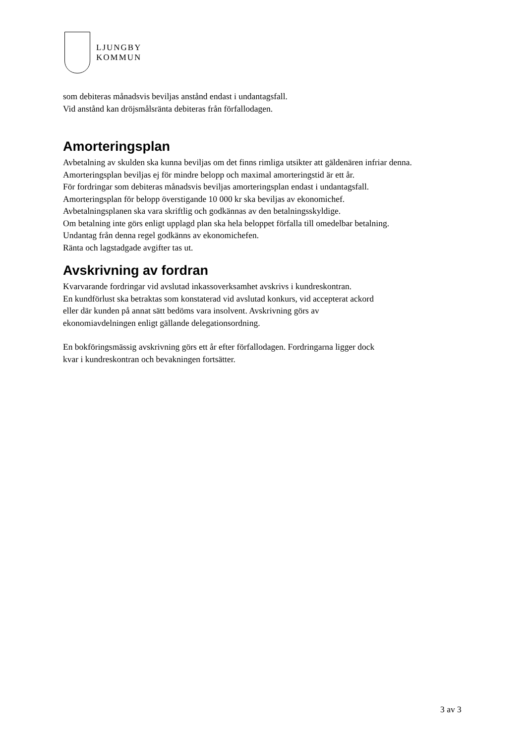LJUNGBY
KOMMUN
som debiteras månadsvis beviljas anstånd endast i undantagsfall.
Vid anstånd kan dröjsmålsränta debiteras från förfallodagen.
Amorteringsplan
Avbetalning av skulden ska kunna beviljas om det finns rimliga utsikter att gäldenären infriar denna. Amorteringsplan beviljas ej för mindre belopp och maximal amorteringstid är ett år.
För fordringar som debiteras månadsvis beviljas amorteringsplan endast i undantagsfall.
Amorteringsplan för belopp överstigande 10 000 kr ska beviljas av ekonomichef.
Avbetalningsplanen ska vara skriftlig och godkännas av den betalningsskyldige.
Om betalning inte görs enligt upplagd plan ska hela beloppet förfalla till omedelbar betalning.
Undantag från denna regel godkänns av ekonomichefen.
Ränta och lagstadgade avgifter tas ut.
Avskrivning av fordran
Kvarvarande fordringar vid avslutad inkassoverksamhet avskrivs i kundreskontran.
En kundförlust ska betraktas som konstaterad vid avslutad konkurs, vid accepterat ackord
eller där kunden på annat sätt bedöms vara insolvent. Avskrivning görs av
ekonomiavdelningen enligt gällande delegationsordning.
En bokföringsmässig avskrivning görs ett år efter förfallodagen. Fordringarna ligger dock
kvar i kundreskontran och bevakningen fortsätter.
3 av 3